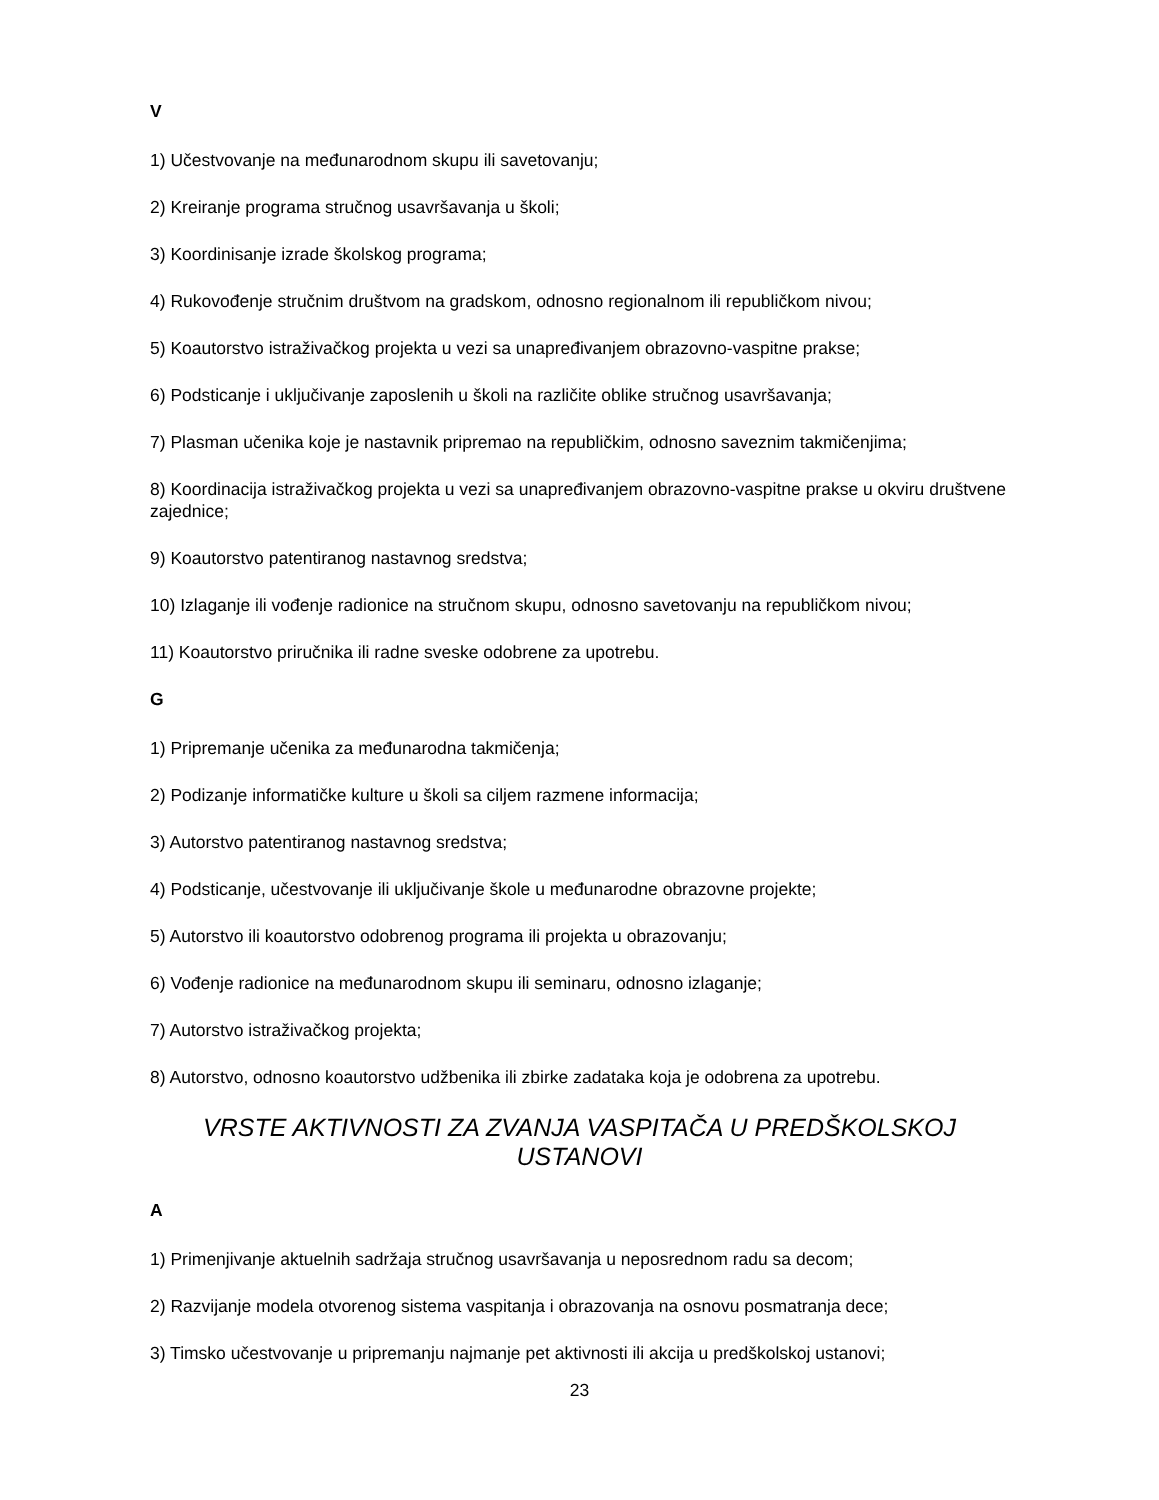V
1) Učestvovanje na međunarodnom skupu ili savetovanju;
2) Kreiranje programa stručnog usavršavanja u školi;
3) Koordinisanje izrade školskog programa;
4) Rukovođenje stručnim društvom na gradskom, odnosno regionalnom ili republičkom nivou;
5) Koautorstvo istraživačkog projekta u vezi sa unapređivanjem obrazovno-vaspitne prakse;
6) Podsticanje i uključivanje zaposlenih u školi na različite oblike stručnog usavršavanja;
7) Plasman učenika koje je nastavnik pripremao na republičkim, odnosno saveznim takmičenjima;
8) Koordinacija istraživačkog projekta u vezi sa unapređivanjem obrazovno-vaspitne prakse u okviru društvene zajednice;
9) Koautorstvo patentiranog nastavnog sredstva;
10) Izlaganje ili vođenje radionice na stručnom skupu, odnosno savetovanju na republičkom nivou;
11) Koautorstvo priručnika ili radne sveske odobrene za upotrebu.
G
1) Pripremanje učenika za međunarodna takmičenja;
2) Podizanje informatičke kulture u školi sa ciljem razmene informacija;
3) Autorstvo patentiranog nastavnog sredstva;
4) Podsticanje, učestvovanje ili uključivanje škole u međunarodne obrazovne projekte;
5) Autorstvo ili koautorstvo odobrenog programa ili projekta u obrazovanju;
6) Vođenje radionice na međunarodnom skupu ili seminaru, odnosno izlaganje;
7) Autorstvo istraživačkog projekta;
8) Autorstvo, odnosno koautorstvo udžbenika ili zbirke zadataka koja je odobrena za upotrebu.
VRSTE AKTIVNOSTI ZA ZVANJA VASPITAČA U PREDŠKOLSKOJ USTANOVI
A
1) Primenjivanje aktuelnih sadržaja stručnog usavršavanja u neposrednom radu sa decom;
2) Razvijanje modela otvorenog sistema vaspitanja i obrazovanja na osnovu posmatranja dece;
3) Timsko učestvovanje u pripremanju najmanje pet aktivnosti ili akcija u predškolskoj ustanovi;
23